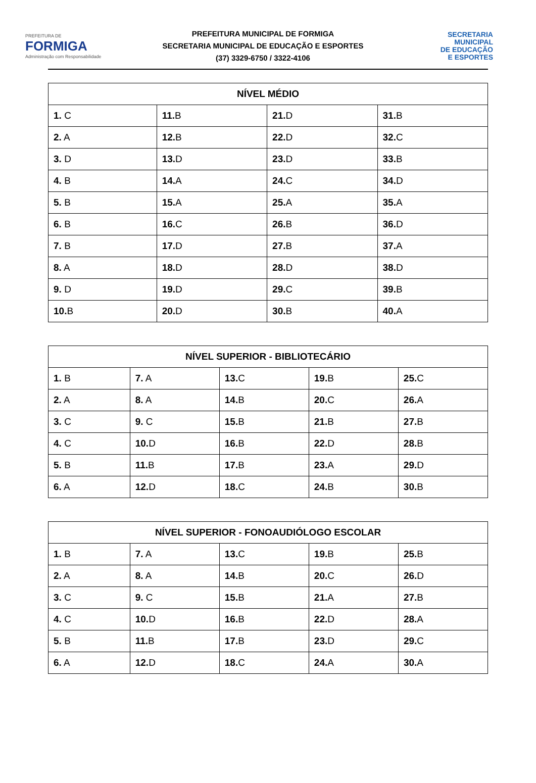PREFEITURA DE
FORMIGA
Administração com Responsabilidade
PREFEITURA MUNICIPAL DE FORMIGA
SECRETARIA MUNICIPAL DE EDUCAÇÃO E ESPORTES
(37) 3329-6750 / 3322-4106
SECRETARIA
MUNICIPAL
DE EDUCAÇÃO
E ESPORTES
| NÍVEL MÉDIO | | | |
| --- | --- | --- | --- |
| 1. C | 11. B | 21. D | 31. B |
| 2. A | 12. B | 22. D | 32. C |
| 3. D | 13. D | 23. D | 33. B |
| 4. B | 14. A | 24. C | 34. D |
| 5. B | 15. A | 25. A | 35. A |
| 6. B | 16. C | 26. B | 36. D |
| 7. B | 17. D | 27. B | 37. A |
| 8. A | 18. D | 28. D | 38. D |
| 9. D | 19. D | 29. C | 39. B |
| 10. B | 20. D | 30. B | 40. A |
| NÍVEL SUPERIOR - BIBLIOTECÁRIO | | | | |
| --- | --- | --- | --- | --- |
| 1. B | 7. A | 13. C | 19. B | 25. C |
| 2. A | 8. A | 14. B | 20. C | 26. A |
| 3. C | 9. C | 15. B | 21. B | 27. B |
| 4. C | 10. D | 16. B | 22. D | 28. B |
| 5. B | 11. B | 17. B | 23. A | 29. D |
| 6. A | 12. D | 18. C | 24. B | 30. B |
| NÍVEL SUPERIOR - FONOAUDIÓLOGO ESCOLAR | | | | |
| --- | --- | --- | --- | --- |
| 1. B | 7. A | 13. C | 19. B | 25. B |
| 2. A | 8. A | 14. B | 20. C | 26. D |
| 3. C | 9. C | 15. B | 21. A | 27. B |
| 4. C | 10. D | 16. B | 22. D | 28. A |
| 5. B | 11. B | 17. B | 23. D | 29. C |
| 6. A | 12. D | 18. C | 24. A | 30. A |